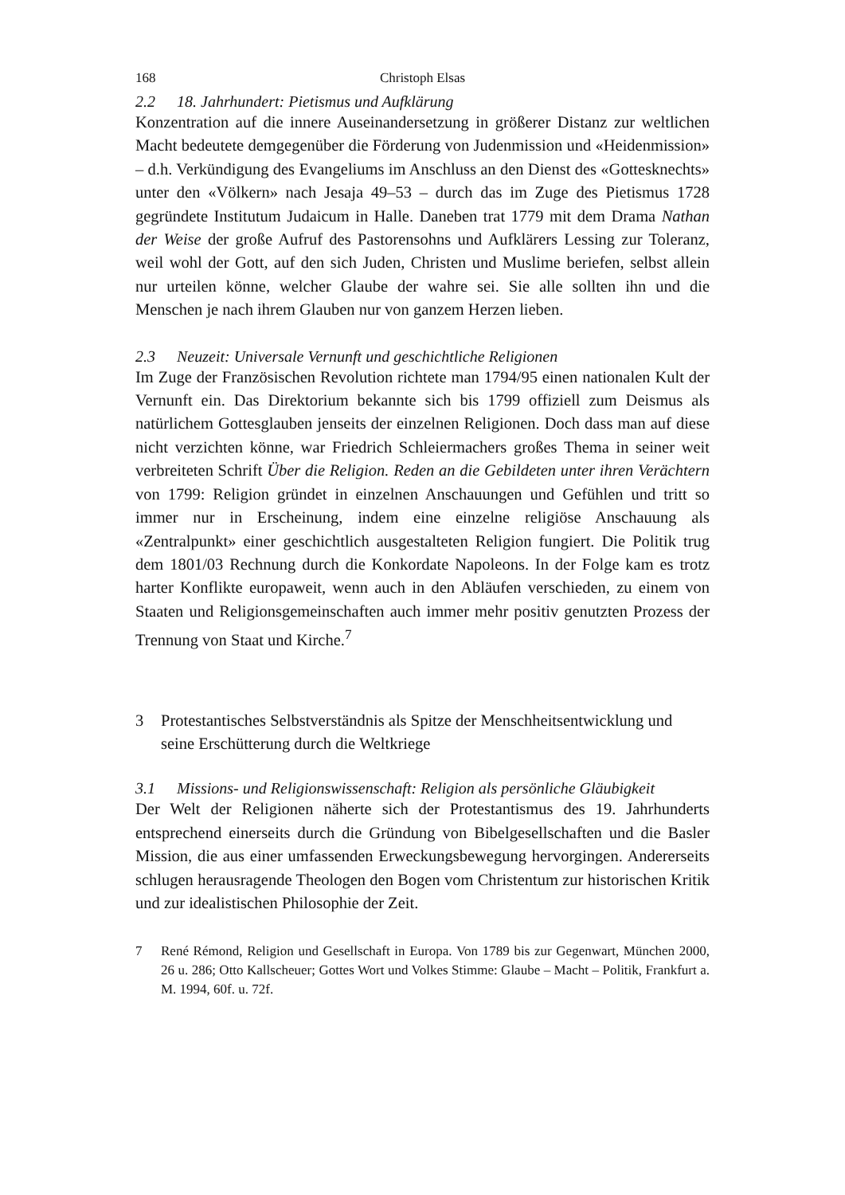168 Christoph Elsas
2.2 18. Jahrhundert: Pietismus und Aufklärung
Konzentration auf die innere Auseinandersetzung in größerer Distanz zur weltlichen Macht bedeutete demgegenüber die Förderung von Judenmission und «Heidenmission» – d.h. Verkündigung des Evangeliums im Anschluss an den Dienst des «Gottesknechts» unter den «Völkern» nach Jesaja 49–53 – durch das im Zuge des Pietismus 1728 gegründete Institutum Judaicum in Halle. Daneben trat 1779 mit dem Drama Nathan der Weise der große Aufruf des Pastorensohns und Aufklärers Lessing zur Toleranz, weil wohl der Gott, auf den sich Juden, Christen und Muslime beriefen, selbst allein nur urteilen könne, welcher Glaube der wahre sei. Sie alle sollten ihn und die Menschen je nach ihrem Glauben nur von ganzem Herzen lieben.
2.3 Neuzeit: Universale Vernunft und geschichtliche Religionen
Im Zuge der Französischen Revolution richtete man 1794/95 einen nationalen Kult der Vernunft ein. Das Direktorium bekannte sich bis 1799 offiziell zum Deismus als natürlichem Gottesglauben jenseits der einzelnen Religionen. Doch dass man auf diese nicht verzichten könne, war Friedrich Schleiermachers großes Thema in seiner weit verbreiteten Schrift Über die Religion. Reden an die Gebildeten unter ihren Verächtern von 1799: Religion gründet in einzelnen Anschauungen und Gefühlen und tritt so immer nur in Erscheinung, indem eine einzelne religiöse Anschauung als «Zentralpunkt» einer geschichtlich ausgestalteten Religion fungiert. Die Politik trug dem 1801/03 Rechnung durch die Konkordate Napoleons. In der Folge kam es trotz harter Konflikte europaweit, wenn auch in den Abläufen verschieden, zu einem von Staaten und Religionsgemeinschaften auch immer mehr positiv genutzten Prozess der Trennung von Staat und Kirche.<sup>7</sup>
3 Protestantisches Selbstverständnis als Spitze der Menschheitsentwicklung und seine Erschütterung durch die Weltkriege
3.1 Missions- und Religionswissenschaft: Religion als persönliche Gläubigkeit
Der Welt der Religionen näherte sich der Protestantismus des 19. Jahrhunderts entsprechend einerseits durch die Gründung von Bibelgesellschaften und die Basler Mission, die aus einer umfassenden Erweckungsbewegung hervorgingen. Andererseits schlugen herausragende Theologen den Bogen vom Christentum zur historischen Kritik und zur idealistischen Philosophie der Zeit.
7 René Rémond, Religion und Gesellschaft in Europa. Von 1789 bis zur Gegenwart, München 2000, 26 u. 286; Otto Kallscheuer; Gottes Wort und Volkes Stimme: Glaube – Macht – Politik, Frankfurt a. M. 1994, 60f. u. 72f.